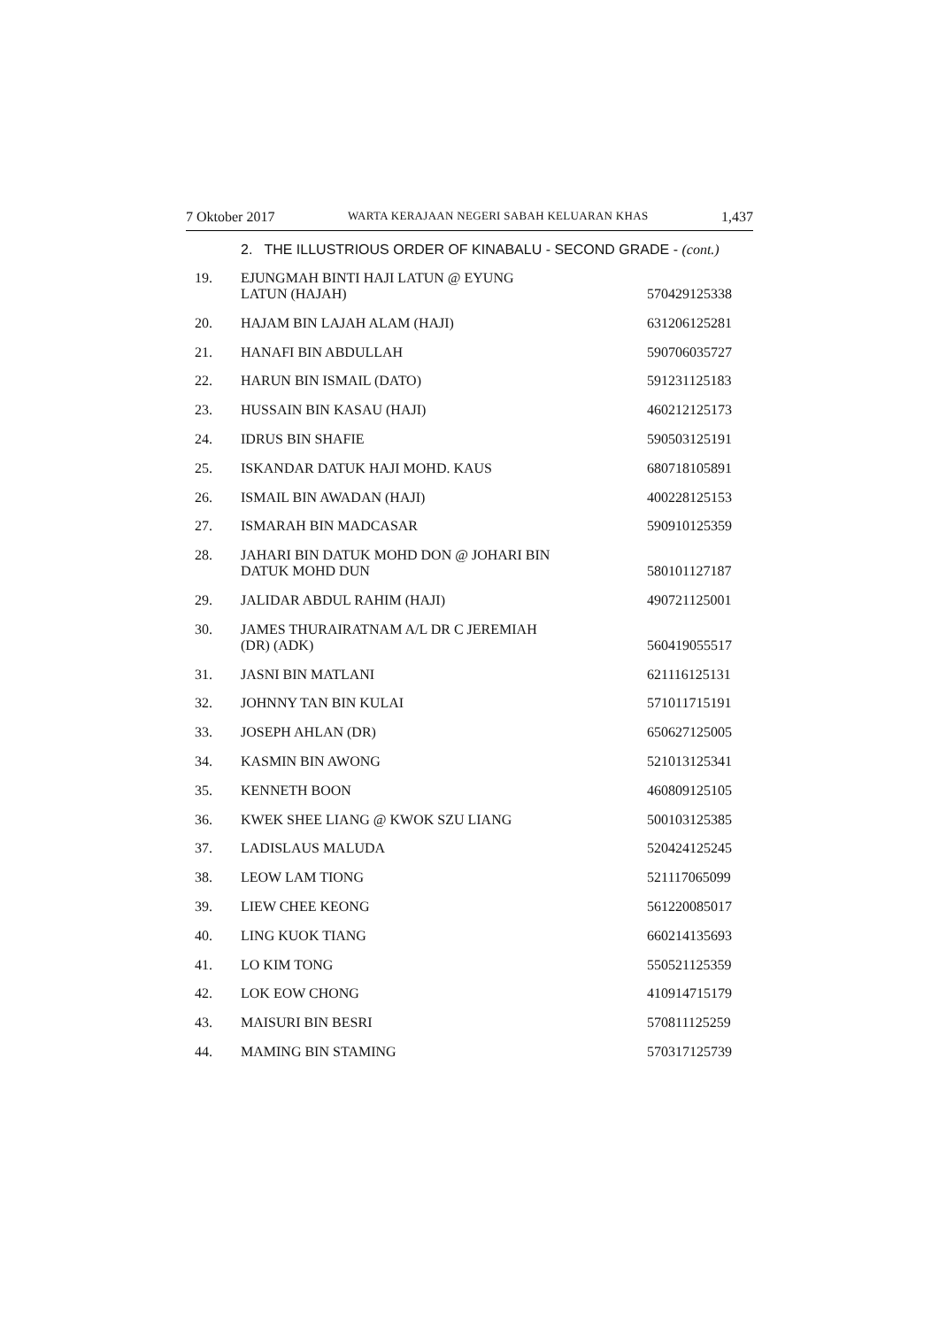7 Oktober 2017 WARTA KERAJAAN NEGERI SABAH KELUARAN KHAS 1,437
2. THE ILLUSTRIOUS ORDER OF KINABALU - SECOND GRADE - (cont.)
| 19. | EJUNGMAH BINTI HAJI LATUN @ EYUNG LATUN (HAJAH) | 570429125338 |
| 20. | HAJAM BIN LAJAH ALAM (HAJI) | 631206125281 |
| 21. | HANAFI BIN ABDULLAH | 590706035727 |
| 22. | HARUN BIN ISMAIL (DATO) | 591231125183 |
| 23. | HUSSAIN BIN KASAU (HAJI) | 460212125173 |
| 24. | IDRUS BIN SHAFIE | 590503125191 |
| 25. | ISKANDAR DATUK HAJI MOHD. KAUS | 680718105891 |
| 26. | ISMAIL BIN AWADAN (HAJI) | 400228125153 |
| 27. | ISMARAH BIN MADCASAR | 590910125359 |
| 28. | JAHARI BIN DATUK MOHD DON @ JOHARI BIN DATUK MOHD DUN | 580101127187 |
| 29. | JALIDAR ABDUL RAHIM (HAJI) | 490721125001 |
| 30. | JAMES THURAIRATNAM A/L DR C JEREMIAH (DR) (ADK) | 560419055517 |
| 31. | JASNI BIN MATLANI | 621116125131 |
| 32. | JOHNNY TAN BIN KULAI | 571011715191 |
| 33. | JOSEPH AHLAN (DR) | 650627125005 |
| 34. | KASMIN BIN AWONG | 521013125341 |
| 35. | KENNETH BOON | 460809125105 |
| 36. | KWEK SHEE LIANG @ KWOK SZU LIANG | 500103125385 |
| 37. | LADISLAUS MALUDA | 520424125245 |
| 38. | LEOW LAM TIONG | 521117065099 |
| 39. | LIEW CHEE KEONG | 561220085017 |
| 40. | LING KUOK TIANG | 660214135693 |
| 41. | LO KIM TONG | 550521125359 |
| 42. | LOK EOW CHONG | 410914715179 |
| 43. | MAISURI BIN BESRI | 570811125259 |
| 44. | MAMING BIN STAMING | 570317125739 |